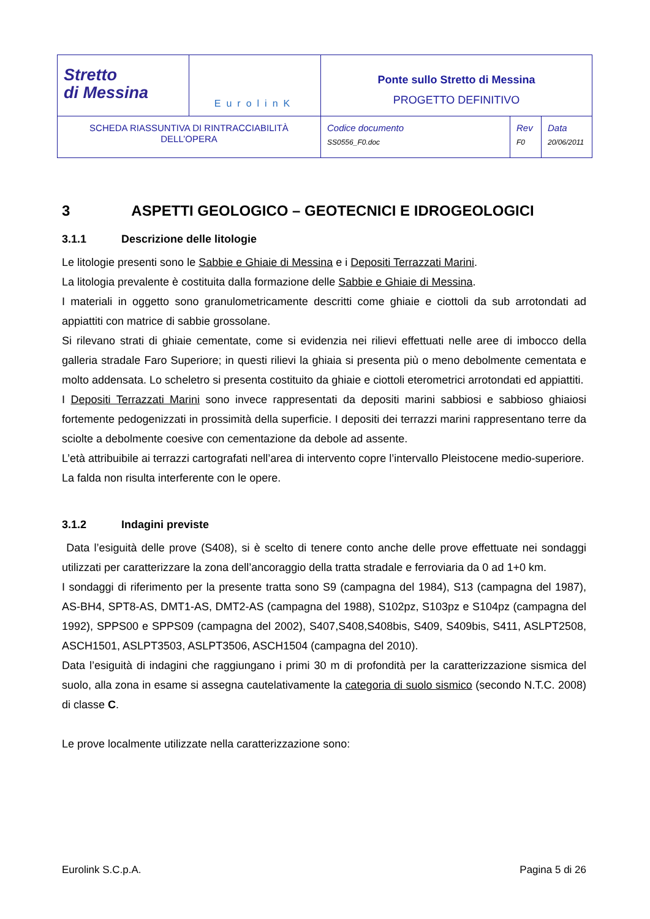| Stretto di Messina | EurolinK | Ponte sullo Stretto di Messina PROGETTO DEFINITIVO | | |
| SCHEDA RIASSUNTIVA DI RINTRACCIABILITÀ DELL’OPERA | | Codice documento SS0556_F0.doc | Rev F0 | Data 20/06/2011 |
3 ASPETTI GEOLOGICO – GEOTECNICI E IDROGEOLOGICI
3.1.1 Descrizione delle litologie
Le litologie presenti sono le Sabbie e Ghiaie di Messina e i Depositi Terrazzati Marini.
La litologia prevalente è costituita dalla formazione delle Sabbie e Ghiaie di Messina.
I materiali in oggetto sono granulometricamente descritti come ghiaie e ciottoli da sub arrotondati ad appiattiti con matrice di sabbie grossolane.
Si rilevano strati di ghiaie cementate, come si evidenzia nei rilievi effettuati nelle aree di imbocco della galleria stradale Faro Superiore; in questi rilievi la ghiaia si presenta più o meno debolmente cementata e molto addensata. Lo scheletro si presenta costituito da ghiaie e ciottoli eterometrici arrotondati ed appiattiti.
I Depositi Terrazzati Marini sono invece rappresentati da depositi marini sabbiosi e sabbioso ghiaiosi fortemente pedogenizzati in prossimità della superficie. I depositi dei terrazzi marini rappresentano terre da sciolte a debolmente coesive con cementazione da debole ad assente.
L’età attribuibile ai terrazzi cartografati nell’area di intervento copre l’intervallo Pleistocene medio-superiore.
La falda non risulta interferente con le opere.
3.1.2 Indagini previste
Data l’esiguità delle prove (S408), si è scelto di tenere conto anche delle prove effettuate nei sondaggi utilizzati per caratterizzare la zona dell’ancoraggio della tratta stradale e ferroviaria da 0 ad 1+0 km.
I sondaggi di riferimento per la presente tratta sono S9 (campagna del 1984), S13 (campagna del 1987), AS-BH4, SPT8-AS, DMT1-AS, DMT2-AS (campagna del 1988), S102pz, S103pz e S104pz (campagna del 1992), SPPS00 e SPPS09 (campagna del 2002), S407,S408,S408bis, S409, S409bis, S411, ASLPT2508, ASCH1501, ASLPT3503, ASLPT3506, ASCH1504 (campagna del 2010).
Data l’esiguità di indagini che raggiungano i primi 30 m di profondità per la caratterizzazione sismica del suolo, alla zona in esame si assegna cautelativamente la categoria di suolo sismico (secondo N.T.C. 2008) di classe C.
Le prove localmente utilizzate nella caratterizzazione sono:
Eurolink S.C.p.A. Pagina 5 di 26